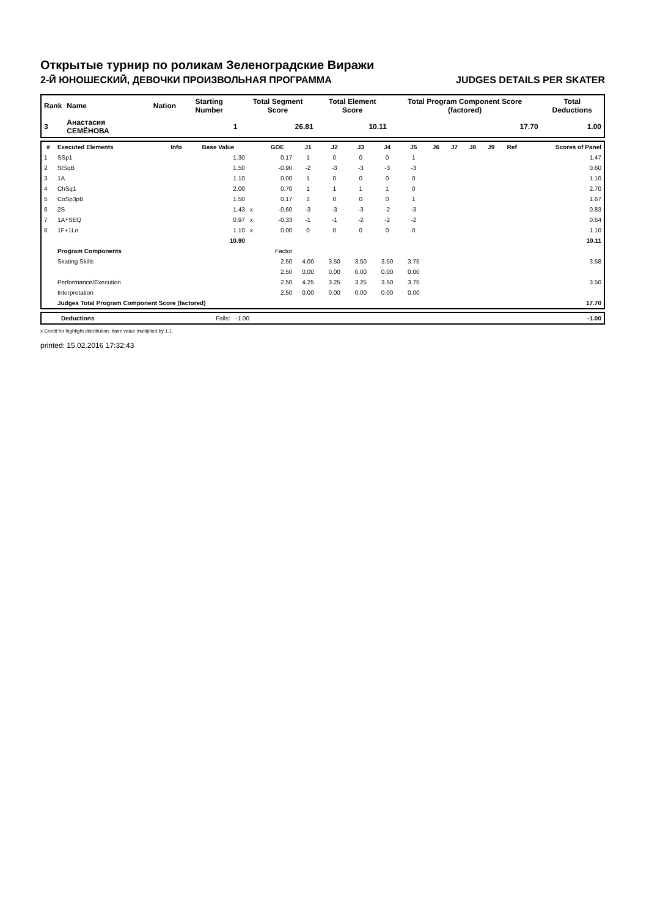Открытые турнир по роликам Зеленоградские Виражи
2-Й ЮНОШЕСКИЙ, ДЕВОЧКИ ПРОИЗВОЛЬНАЯ ПРОГРАММА JUDGES DETAILS PER SKATER
| Rank | Name | Nation | Starting Number | Total Segment Score | Total Element Score | Total Program Component Score (factored) | Total Deductions |
| --- | --- | --- | --- | --- | --- | --- | --- |
| 3 | Анастасия СЕМЁНОВА | | 1 | 26.81 | 10.11 | 17.70 | 1.00 |
| # | Executed Elements | Info | Base Value | | GOE | J1 | J2 | J3 | J4 | J5 | J6 | J7 | J8 | J9 | Ref | Scores of Panel |
| --- | --- | --- | --- | --- | --- | --- | --- | --- | --- | --- | --- | --- | --- | --- | --- | --- |
| 1 | SSp1 | | 1.30 | | 0.17 | 1 | 0 | 0 | 0 | 1 | | | | | | 1.47 |
| 2 | StSqB | | 1.50 | | -0.90 | -2 | -3 | -3 | -3 | -3 | | | | | | 0.60 |
| 3 | 1A | | 1.10 | | 0.00 | 1 | 0 | 0 | 0 | 0 | | | | | | 1.10 |
| 4 | ChSq1 | | 2.00 | | 0.70 | 1 | 1 | 1 | 1 | 0 | | | | | | 2.70 |
| 5 | CoSp3pB | | 1.50 | | 0.17 | 2 | 0 | 0 | 0 | 1 | | | | | | 1.67 |
| 6 | 2S | | 1.43 | x | -0.60 | -3 | -3 | -3 | -2 | -3 | | | | | | 0.83 |
| 7 | 1A+SEQ | | 0.97 | x | -0.33 | -1 | -1 | -2 | -2 | -2 | | | | | | 0.64 |
| 8 | 1F+1Lo | | 1.10 | x | 0.00 | 0 | 0 | 0 | 0 | 0 | | | | | | 1.10 |
| | | | 10.90 | | | | | | | | | | | | | 10.11 |
| | Program Components | | | | Factor | | | | | | | | | | | |
| | Skating Skills | | | | 2.50 | 4.00 | 3.50 | 3.50 | 3.50 | 3.75 | | | | | | 3.58 |
| | | | | | 2.50 | 0.00 | 0.00 | 0.00 | 0.00 | 0.00 | | | | | | |
| | Performance/Execution | | | | 2.50 | 4.25 | 3.25 | 3.25 | 3.50 | 3.75 | | | | | | 3.50 |
| | Interpretation | | | | 2.50 | 0.00 | 0.00 | 0.00 | 0.00 | 0.00 | | | | | | |
| | Judges Total Program Component Score (factored) | | | | | | | | | | | | | | | 17.70 |
| | Deductions | Falls: -1.00 | | -1.00 |
x Credit for highlight distribution, base value multiplied by 1.1
printed: 15.02.2016 17:32:43